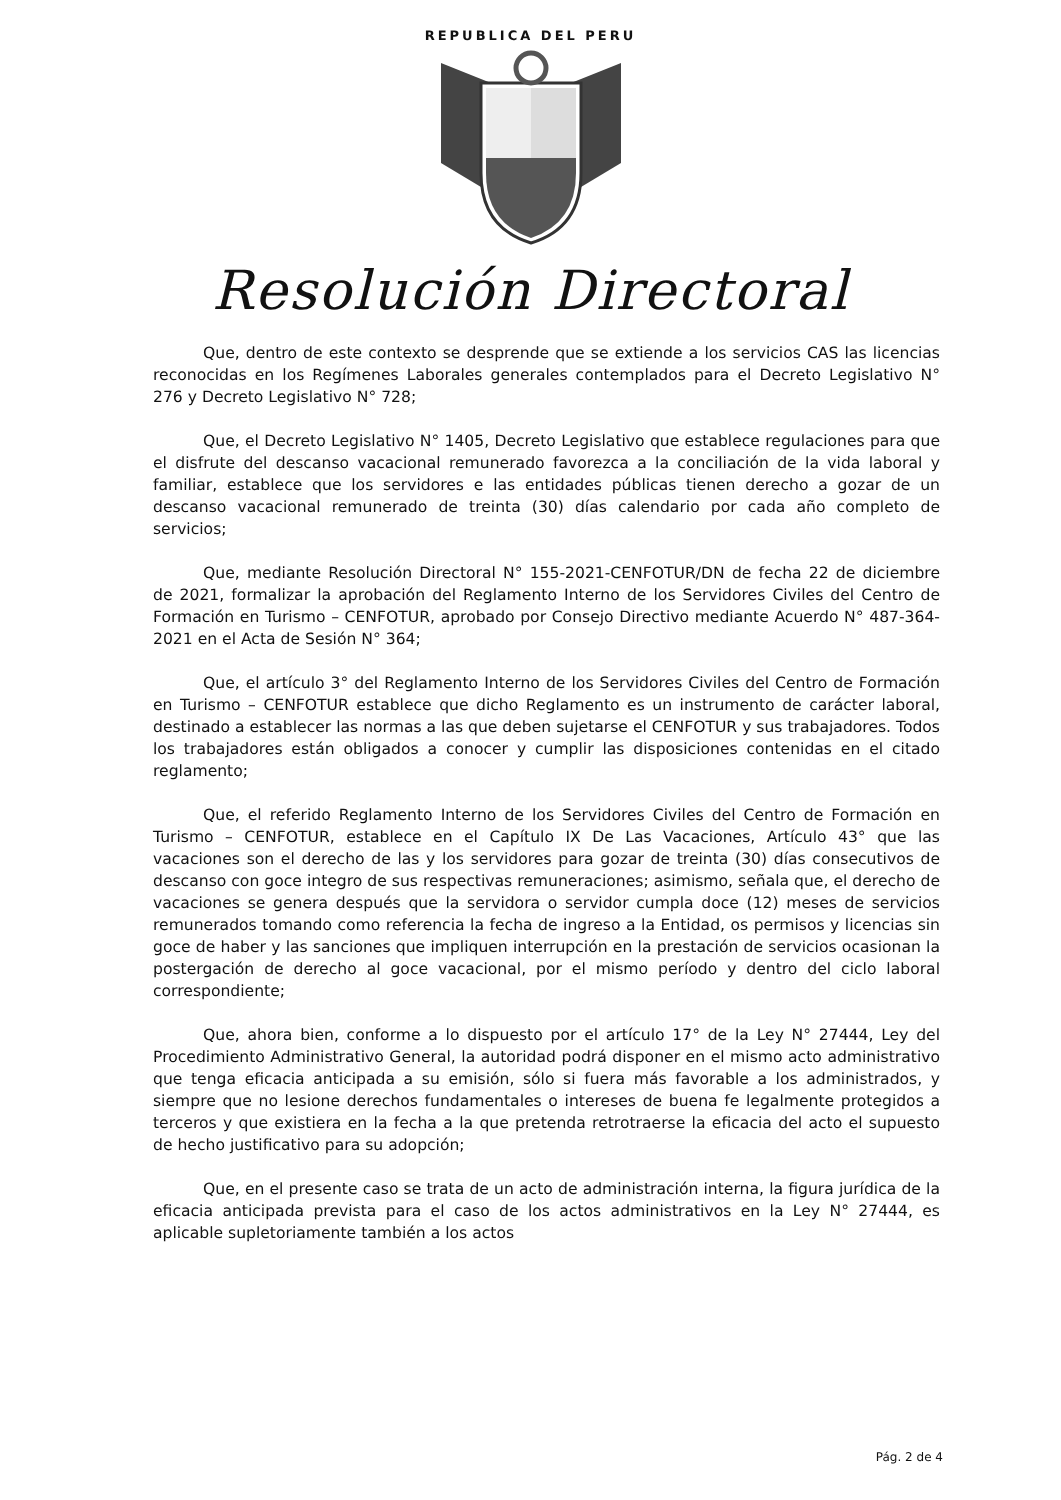REPUBLICA DEL PERU
Resolución Directoral
Que, dentro de este contexto se desprende que se extiende a los servicios CAS las licencias reconocidas en los Regímenes Laborales generales contemplados para el Decreto Legislativo N° 276 y Decreto Legislativo N° 728;
Que, el Decreto Legislativo N° 1405, Decreto Legislativo que establece regulaciones para que el disfrute del descanso vacacional remunerado favorezca a la conciliación de la vida laboral y familiar, establece que los servidores e las entidades públicas tienen derecho a gozar de un descanso vacacional remunerado de treinta (30) días calendario por cada año completo de servicios;
Que, mediante Resolución Directoral N° 155-2021-CENFOTUR/DN de fecha 22 de diciembre de 2021, formalizar la aprobación del Reglamento Interno de los Servidores Civiles del Centro de Formación en Turismo – CENFOTUR, aprobado por Consejo Directivo mediante Acuerdo N° 487-364-2021 en el Acta de Sesión N° 364;
Que, el artículo 3° del Reglamento Interno de los Servidores Civiles del Centro de Formación en Turismo – CENFOTUR establece que dicho Reglamento es un instrumento de carácter laboral, destinado a establecer las normas a las que deben sujetarse el CENFOTUR y sus trabajadores. Todos los trabajadores están obligados a conocer y cumplir las disposiciones contenidas en el citado reglamento;
Que, el referido Reglamento Interno de los Servidores Civiles del Centro de Formación en Turismo – CENFOTUR, establece en el Capítulo IX De Las Vacaciones, Artículo 43° que las vacaciones son el derecho de las y los servidores para gozar de treinta (30) días consecutivos de descanso con goce integro de sus respectivas remuneraciones; asimismo, señala que, el derecho de vacaciones se genera después que la servidora o servidor cumpla doce (12) meses de servicios remunerados tomando como referencia la fecha de ingreso a la Entidad, os permisos y licencias sin goce de haber y las sanciones que impliquen interrupción en la prestación de servicios ocasionan la postergación de derecho al goce vacacional, por el mismo período y dentro del ciclo laboral correspondiente;
Que, ahora bien, conforme a lo dispuesto por el artículo 17° de la Ley N° 27444, Ley del Procedimiento Administrativo General, la autoridad podrá disponer en el mismo acto administrativo que tenga eficacia anticipada a su emisión, sólo si fuera más favorable a los administrados, y siempre que no lesione derechos fundamentales o intereses de buena fe legalmente protegidos a terceros y que existiera en la fecha a la que pretenda retrotraerse la eficacia del acto el supuesto de hecho justificativo para su adopción;
Que, en el presente caso se trata de un acto de administración interna, la figura jurídica de la eficacia anticipada prevista para el caso de los actos administrativos en la Ley N° 27444, es aplicable supletoriamente también a los actos
Pág. 2 de 4